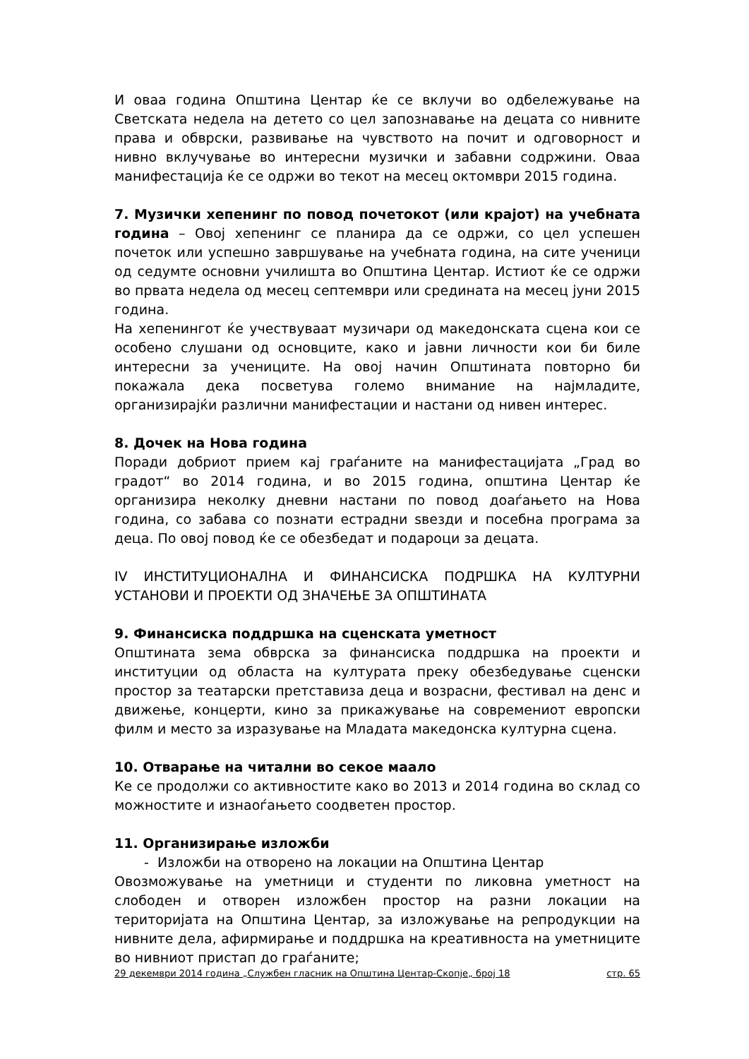И оваа година Општина Центар ќе се вклучи во одбележување на Светската недела на детето со цел запознавање на децата со нивните права и обврски, развивање на чувството на почит и одговорност и нивно вклучување во интересни музички и забавни содржини. Оваа манифестација ќе се одржи во текот на месец октомври 2015 година.
7. Музички хепенинг по повод почетокот (или крајот) на учебната година – Овој хепенинг се планира да се одржи, со цел успешен почеток или успешно завршување на учебната година, на сите ученици од седумте основни училишта во Општина Центар. Истиот ќе се одржи во првата недела од месец септември или средината на месец јуни 2015 година.
На хепенингот ќе учествуваат музичари од македонската сцена кои се особено слушани од основците, како и јавни личности кои би биле интересни за учениците. На овој начин Општината повторно би покажала дека посветува големо внимание на најмладите, организирајќи различни манифестации и настани од нивен интерес.
8. Дочек на Нова година
Поради добриот прием кај граѓаните на манифестацијата „Град во градот“ во 2014 година, и во 2015 година, општина Центар ќе организира неколку дневни настани по повод доаѓањето на Нова година, со забава со познати естрадни ѕвезди и посебна програма за деца. По овој повод ќе се обезбедат и подароци за децата.
IV ИНСТИТУЦИОНАЛНА И ФИНАНСИСКА ПОДРШКА НА КУЛТУРНИ УСТАНОВИ И ПРОЕКТИ ОД ЗНАЧЕЊЕ ЗА ОПШТИНАТА
9. Финансиска поддршка на сценската уметност
Општината зема обврска за финансиска поддршка на проекти и институции од областа на културата преку обезбедување сценски простор за театарски претставиза деца и возрасни, фестивал на денс и движење, концерти, кино за прикажување на современиот европски филм и место за изразување на Младата македонска културна сцена.
10. Отварање на читални во секое маало
Ке се продолжи со активностите како во 2013 и 2014 година во склад со можностите и изнаоѓањето соодветен простор.
11. Организирање изложби
- Изложби на отворено на локации на Општина Центар
Овозможување на уметници и студенти по ликовна уметност на слободен и отворен изложбен простор на разни локации на територијата на Општина Центар, за изложување на репродукции на нивните дела, афирмирање и поддршка на креативноста на уметниците во нивниот пристап до граѓаните;
29 декември 2014 година „Службен гласник на Општина Центар-Скопје„ број 18 стр. 65